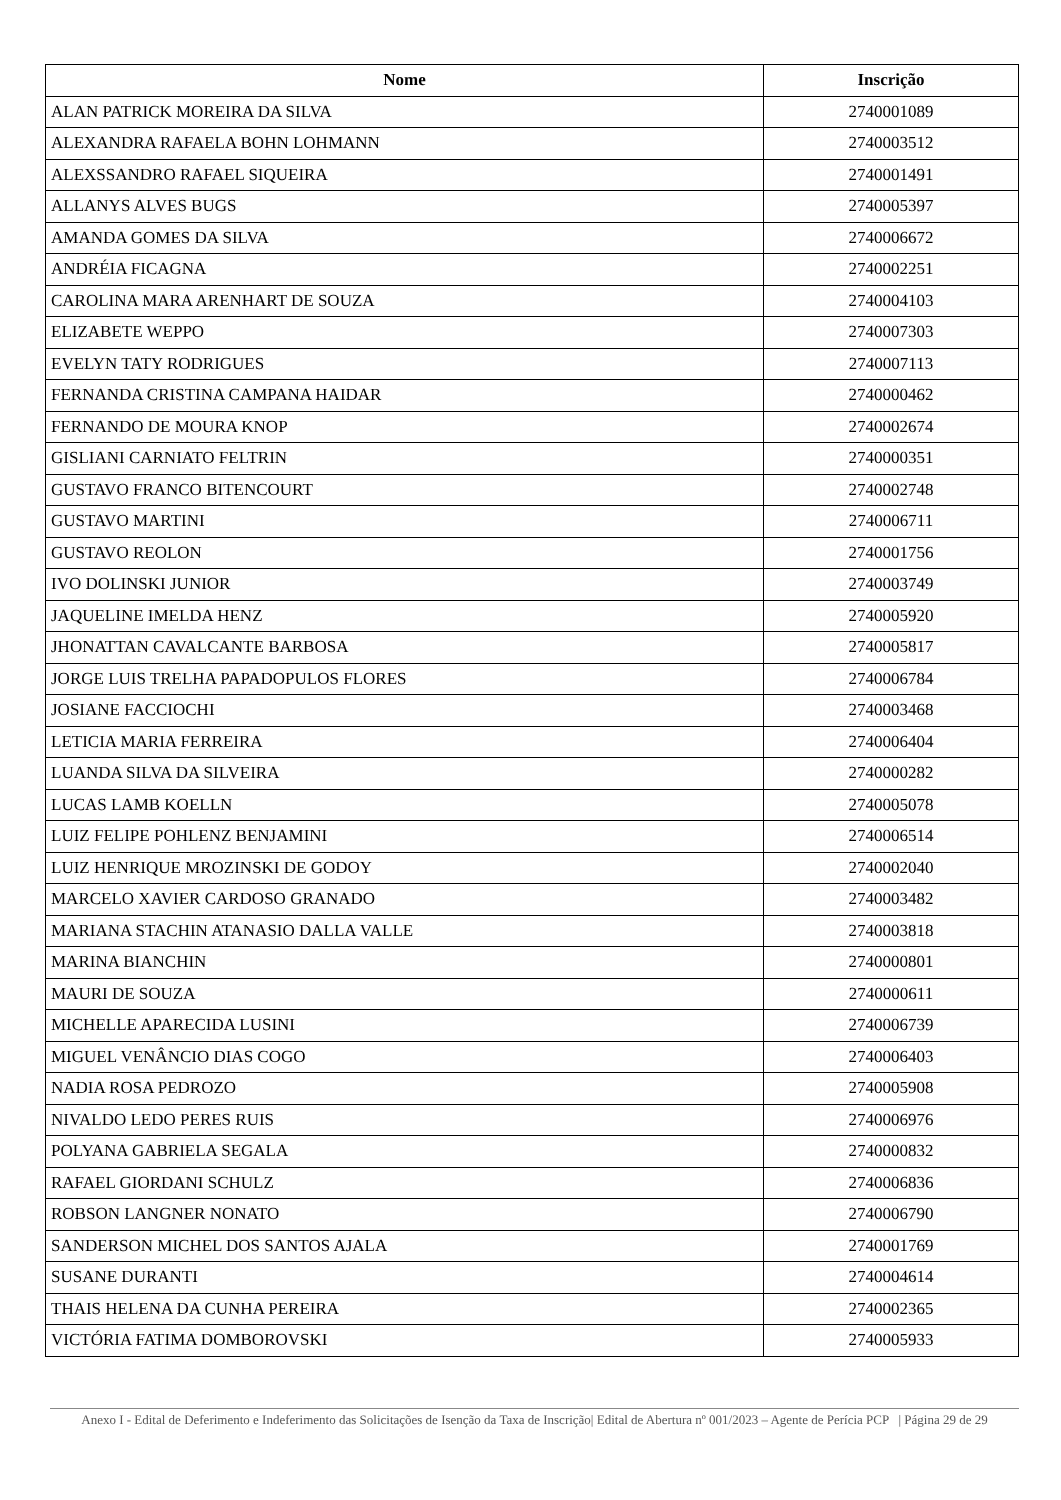| Nome | Inscrição |
| --- | --- |
| ALAN PATRICK MOREIRA DA SILVA | 2740001089 |
| ALEXANDRA RAFAELA BOHN LOHMANN | 2740003512 |
| ALEXSSANDRO RAFAEL SIQUEIRA | 2740001491 |
| ALLANYS ALVES BUGS | 2740005397 |
| AMANDA GOMES DA SILVA | 2740006672 |
| ANDRÉIA FICAGNA | 2740002251 |
| CAROLINA MARA ARENHART DE SOUZA | 2740004103 |
| ELIZABETE WEPPO | 2740007303 |
| EVELYN TATY RODRIGUES | 2740007113 |
| FERNANDA CRISTINA CAMPANA HAIDAR | 2740000462 |
| FERNANDO DE MOURA KNOP | 2740002674 |
| GISLIANI CARNIATO FELTRIN | 2740000351 |
| GUSTAVO FRANCO BITENCOURT | 2740002748 |
| GUSTAVO MARTINI | 2740006711 |
| GUSTAVO REOLON | 2740001756 |
| IVO DOLINSKI JUNIOR | 2740003749 |
| JAQUELINE IMELDA HENZ | 2740005920 |
| JHONATTAN CAVALCANTE BARBOSA | 2740005817 |
| JORGE LUIS TRELHA PAPADOPULOS FLORES | 2740006784 |
| JOSIANE FACCIOCHI | 2740003468 |
| LETICIA MARIA FERREIRA | 2740006404 |
| LUANDA SILVA DA SILVEIRA | 2740000282 |
| LUCAS LAMB KOELLN | 2740005078 |
| LUIZ FELIPE POHLENZ BENJAMINI | 2740006514 |
| LUIZ HENRIQUE MROZINSKI DE GODOY | 2740002040 |
| MARCELO XAVIER CARDOSO GRANADO | 2740003482 |
| MARIANA STACHIN ATANASIO DALLA VALLE | 2740003818 |
| MARINA BIANCHIN | 2740000801 |
| MAURI DE SOUZA | 2740000611 |
| MICHELLE APARECIDA LUSINI | 2740006739 |
| MIGUEL VENÂNCIO DIAS COGO | 2740006403 |
| NADIA ROSA PEDROZO | 2740005908 |
| NIVALDO LEDO PERES RUIS | 2740006976 |
| POLYANA GABRIELA SEGALA | 2740000832 |
| RAFAEL GIORDANI SCHULZ | 2740006836 |
| ROBSON LANGNER NONATO | 2740006790 |
| SANDERSON MICHEL DOS SANTOS AJALA | 2740001769 |
| SUSANE DURANTI | 2740004614 |
| THAIS HELENA DA CUNHA PEREIRA | 2740002365 |
| VICTÓRIA FATIMA DOMBOROVSKI | 2740005933 |
Anexo I - Edital de Deferimento e Indeferimento das Solicitações de Isenção da Taxa de Inscrição| Edital de Abertura nº 001/2023 – Agente de Perícia PCP | Página 29 de 29